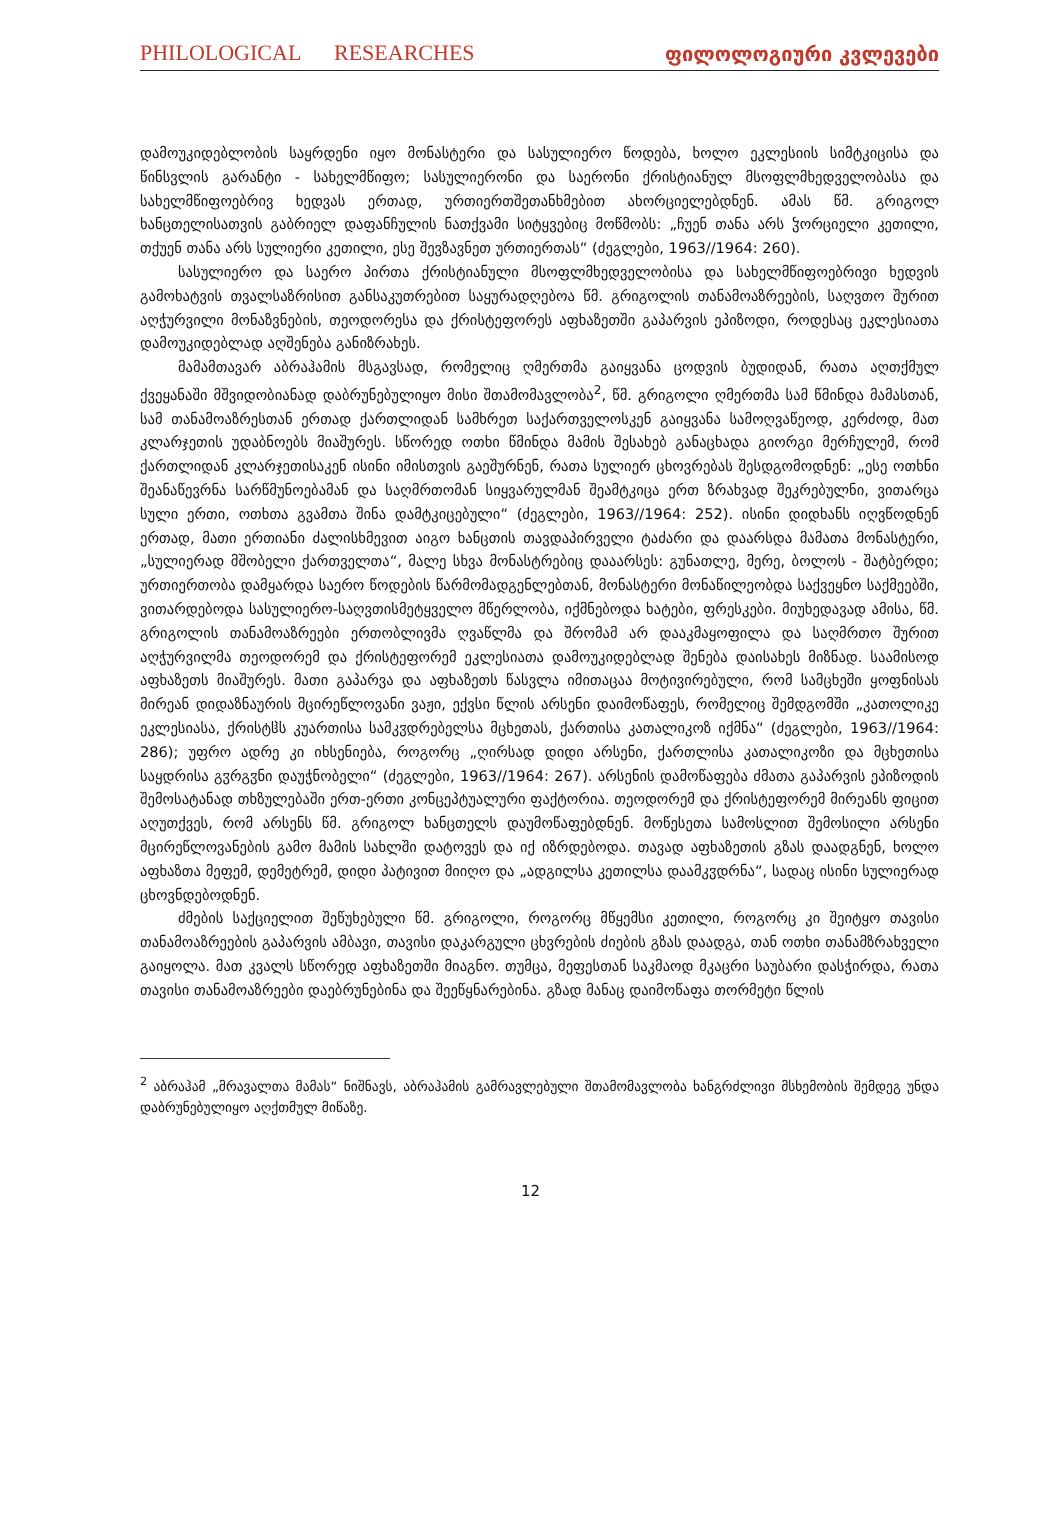PHILOLOGICAL RESEARCHES ფილოლოგიური კვლევები
დამოუკიდებლობის საყრდენი იყო მონასტერი და სასულიერო წოდება, ხოლო ეკლესიის სიმტკიცისა და წინსვლის გარანტი - სახელმწიფო; სასულიერონი და საერონი ქრისტიანულ მსოფლმხედველობასა და სახელმწიფოებრივ ხედვას ერთად, ურთიერთშეთანხმებით ახორციელებდნენ. ამას წმ. გრიგოლ ხანცთელისათვის გაბრიელ დაფანჩულის ნათქვამი სიტყვებიც მოწმობს: „ჩუენ თანა არს ჴორციელი კეთილი, თქუენ თანა არს სულიერი კეთილი, ესე შევზავნეთ ურთიერთას“ (ძეგლები, 1963//1964: 260).
სასულიერო და საერო პირთა ქრისტიანული მსოფლმხედველობისა და სახელმწიფოებრივი ხედვის გამოხატვის თვალსაზრისით განსაკუთრებით საყურადღებოა წმ. გრიგოლის თანამოაზრეების, საღვთო შურით აღჭურვილი მონაზვნების, თეოდორესა და ქრისტეფორეს აფხაზეთში გაპარვის ეპიზოდი, როდესაც ეკლესიათა დამოუკიდებლად აღშენება განიზრახეს.
მამამთავარ აბრაჰამის მსგავსად, რომელიც ღმერთმა გაიყვანა ცოდვის ბუდიდან, რათა აღთქმულ ქვეყანაში მშვიდობიანად დაბრუნებულიყო მისი შთამომავლობა<sup>2</sup>, წმ. გრიგოლი ღმერთმა სამ წმინდა მამასთან, სამ თანამოაზრესთან ერთად ქართლიდან სამხრეთ საქართველოსკენ გაიყვანა სამოღვაწეოდ, კერძოდ, მათ კლარჯეთის უდაბნოებს მიაშურეს. სწორედ ოთხი წმინდა მამის შესახებ განაცხადა გიორგი მერჩულემ, რომ ქართლიდან კლარჯეთისაკენ ისინი იმისთვის გაეშურნენ, რათა სულიერ ცხოვრებას შესდგომოდნენ: „ესე ოთხნი შეანაწევრნა სარწმუნოებამან და საღმრთომან სიყვარულმან შეამტკიცა ერთ ზრახვად შეკრებულნი, ვითარცა სული ერთი, ოთხთა გვამთა შინა დამტკიცებული“ (ძეგლები, 1963//1964: 252). ისინი დიდხანს იღვწოდნენ ერთად, მათი ერთიანი ძალისხმევით აიგო ხანცთის თავდაპირველი ტაძარი და დაარსდა მამათა მონასტერი, „სულიერად მშობელი ქართველთა“, მალე სხვა მონასტრებიც დააარსეს: გუნათლე, მერე, ბოლოს - შატბერდი; ურთიერთობა დამყარდა საერო წოდების წარმომადგენლებთან, მონასტერი მონაწილეობდა საქვეყნო საქმეებში, ვითარდებოდა სასულიერო-საღვთისმეტყველო მწერლობა, იქმნებოდა ხატები, ფრესკები. მიუხედავად ამისა, წმ. გრიგოლის თანამოაზრეები ერთობლივმა ღვაწლმა და შრომამ არ დააკმაყოფილა და საღმრთო შურით აღჭურვილმა თეოდორემ და ქრისტეფორემ ეკლესიათა დამოუკიდებლად შენება დაისახეს მიზნად. საამისოდ აფხაზეთს მიაშურეს. მათი გაპარვა და აფხაზეთს წასვლა იმითაცაა მოტივირებული, რომ სამცხეში ყოფნისას მირეან დიდაზნაურის მცირეწლოვანი ვაჟი, ექვსი წლის არსენი დაიმოწაფეს, რომელიც შემდგომში „კათოლიკე ეკლესიასა, ქრისტჱს კუართისა სამკჳდრებელსა მცხეთას, ქართისა კათალიკოზ იქმნა“ (ძეგლები, 1963//1964: 286); უფრო ადრე კი იხსენიება, როგორც „ღირსად დიდი არსენი, ქართლისა კათალიკოზი და მცხეთისა საყდრისა გჳრგჳნი დაუჭნობელი“ (ძეგლები, 1963//1964: 267). არსენის დამოწაფება ძმათა გაპარვის ეპიზოდის შემოსატანად თხზულებაში ერთ-ერთი კონცეპტუალური ფაქტორია. თეოდორემ და ქრისტეფორემ მირეანს ფიცით აღუთქვეს, რომ არსენს წმ. გრიგოლ ხანცთელს დაუმოწაფებდნენ. მოწესეთა სამოსლით შემოსილი არსენი მცირეწლოვანების გამო მამის სახლში დატოვეს და იქ იზრდებოდა. თავად აფხაზეთის გზას დაადგნენ, ხოლო აფხაზთა მეფემ, დემეტრემ, დიდი პატივით მიიღო და „ადგილსა კეთილსა დაამკჳდრნა“, სადაც ისინი სულიერად ცხოვნდებოდნენ.
ძმების საქციელით შეწუხებული წმ. გრიგოლი, როგორც მწყემსი კეთილი, როგორც კი შეიტყო თავისი თანამოაზრეების გაპარვის ამბავი, თავისი დაკარგული ცხვრების ძიების გზას დაადგა, თან ოთხი თანამზრახველი გაიყოლა. მათ კვალს სწორედ აფხაზეთში მიაგნო. თუმცა, მეფესთან საკმაოდ მკაცრი საუბარი დასჭირდა, რათა თავისი თანამოაზრეები დაებრუნებინა და შეეწყნარებინა. გზად მანაც დაიმოწაფა თორმეტი წლის
<sup>2</sup> აბრაჰამ „მრავალთა მამას“ ნიშნავს, აბრაჰამის გამრავლებული შთამომავლობა ხანგრძლივი მსხემობის შემდეგ უნდა დაბრუნებულიყო აღქთმულ მიწაზე.
12